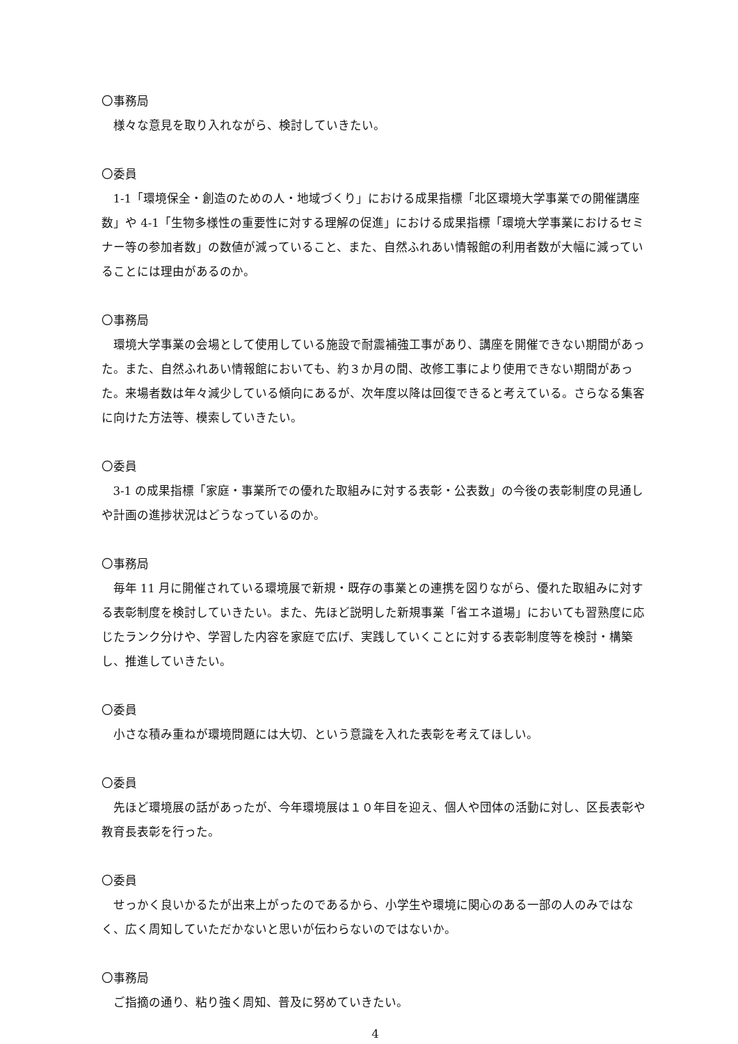〇事務局
様々な意見を取り入れながら、検討していきたい。
〇委員
1-1「環境保全・創造のための人・地域づくり」における成果指標「北区環境大学事業での開催講座数」や 4-1「生物多様性の重要性に対する理解の促進」における成果指標「環境大学事業におけるセミナー等の参加者数」の数値が減っていること、また、自然ふれあい情報館の利用者数が大幅に減っていることには理由があるのか。
〇事務局
環境大学事業の会場として使用している施設で耐震補強工事があり、講座を開催できない期間があった。また、自然ふれあい情報館においても、約３か月の間、改修工事により使用できない期間があった。来場者数は年々減少している傾向にあるが、次年度以降は回復できると考えている。さらなる集客に向けた方法等、模索していきたい。
〇委員
3-1 の成果指標「家庭・事業所での優れた取組みに対する表彰・公表数」の今後の表彰制度の見通しや計画の進捗状況はどうなっているのか。
〇事務局
毎年 11 月に開催されている環境展で新規・既存の事業との連携を図りながら、優れた取組みに対する表彰制度を検討していきたい。また、先ほど説明した新規事業「省エネ道場」においても習熟度に応じたランク分けや、学習した内容を家庭で広げ、実践していくことに対する表彰制度等を検討・構築し、推進していきたい。
〇委員
小さな積み重ねが環境問題には大切、という意識を入れた表彰を考えてほしい。
〇委員
先ほど環境展の話があったが、今年環境展は１０年目を迎え、個人や団体の活動に対し、区長表彰や教育長表彰を行った。
〇委員
せっかく良いかるたが出来上がったのであるから、小学生や環境に関心のある一部の人のみではなく、広く周知していただかないと思いが伝わらないのではないか。
〇事務局
ご指摘の通り、粘り強く周知、普及に努めていきたい。
4